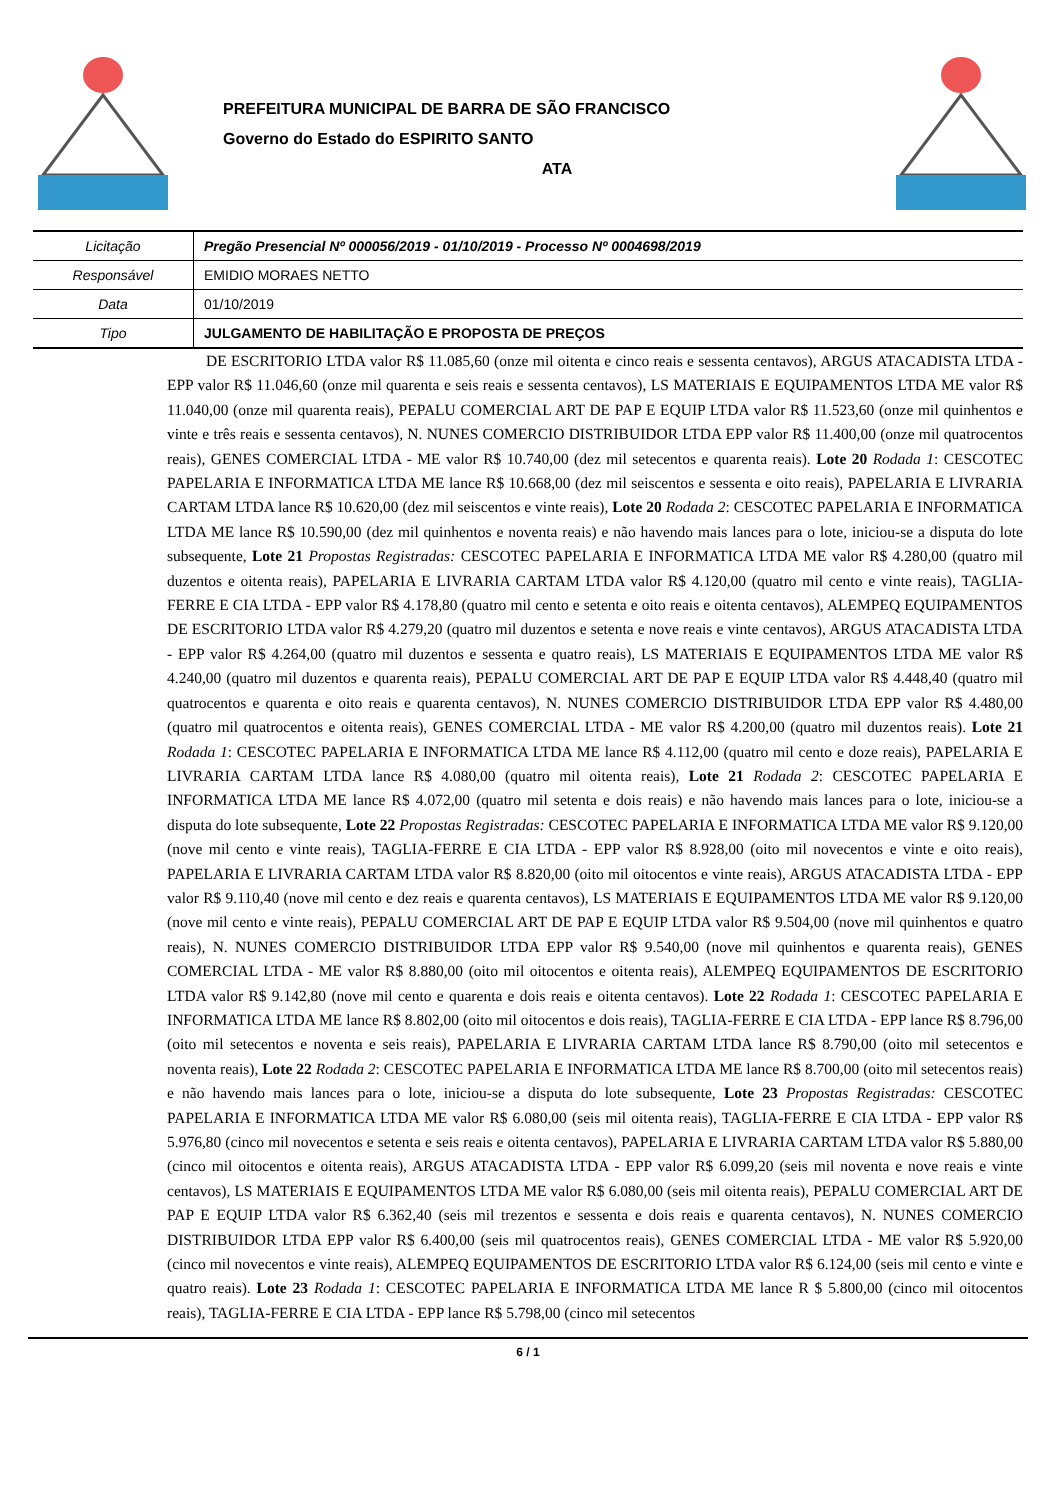PREFEITURA MUNICIPAL DE BARRA DE SÃO FRANCISCO
Governo do Estado do ESPIRITO SANTO
ATA
| Licitação | Pregão Presencial Nº 000056/2019 - 01/10/2019 - Processo Nº 0004698/2019 |
| Responsável | EMIDIO MORAES NETTO |
| Data | 01/10/2019 |
| Tipo | JULGAMENTO DE HABILITAÇÃO E PROPOSTA DE PREÇOS |
DE ESCRITORIO LTDA valor R$ 11.085,60 (onze mil oitenta e cinco reais e sessenta centavos), ARGUS ATACADISTA LTDA - EPP valor R$ 11.046,60 (onze mil quarenta e seis reais e sessenta centavos), LS MATERIAIS E EQUIPAMENTOS LTDA ME valor R$ 11.040,00 (onze mil quarenta reais), PEPALU COMERCIAL ART DE PAP E EQUIP LTDA valor R$ 11.523,60 (onze mil quinhentos e vinte e três reais e sessenta centavos), N. NUNES COMERCIO DISTRIBUIDOR LTDA EPP valor R$ 11.400,00 (onze mil quatrocentos reais), GENES COMERCIAL LTDA - ME valor R$ 10.740,00 (dez mil setecentos e quarenta reais). Lote 20 Rodada 1: CESCOTEC PAPELARIA E INFORMATICA LTDA ME lance R$ 10.668,00 (dez mil seiscentos e sessenta e oito reais), PAPELARIA E LIVRARIA CARTAM LTDA lance R$ 10.620,00 (dez mil seiscentos e vinte reais), Lote 20 Rodada 2: CESCOTEC PAPELARIA E INFORMATICA LTDA ME lance R$ 10.590,00 (dez mil quinhentos e noventa reais) e não havendo mais lances para o lote, iniciou-se a disputa do lote subsequente, Lote 21 Propostas Registradas: CESCOTEC PAPELARIA E INFORMATICA LTDA ME valor R$ 4.280,00 (quatro mil duzentos e oitenta reais), PAPELARIA E LIVRARIA CARTAM LTDA valor R$ 4.120,00 (quatro mil cento e vinte reais), TAGLIA-FERRE E CIA LTDA - EPP valor R$ 4.178,80 (quatro mil cento e setenta e oito reais e oitenta centavos), ALEMPEQ EQUIPAMENTOS DE ESCRITORIO LTDA valor R$ 4.279,20 (quatro mil duzentos e setenta e nove reais e vinte centavos), ARGUS ATACADISTA LTDA - EPP valor R$ 4.264,00 (quatro mil duzentos e sessenta e quatro reais), LS MATERIAIS E EQUIPAMENTOS LTDA ME valor R$ 4.240,00 (quatro mil duzentos e quarenta reais), PEPALU COMERCIAL ART DE PAP E EQUIP LTDA valor R$ 4.448,40 (quatro mil quatrocentos e quarenta e oito reais e quarenta centavos), N. NUNES COMERCIO DISTRIBUIDOR LTDA EPP valor R$ 4.480,00 (quatro mil quatrocentos e oitenta reais), GENES COMERCIAL LTDA - ME valor R$ 4.200,00 (quatro mil duzentos reais). Lote 21 Rodada 1: CESCOTEC PAPELARIA E INFORMATICA LTDA ME lance R$ 4.112,00 (quatro mil cento e doze reais), PAPELARIA E LIVRARIA CARTAM LTDA lance R$ 4.080,00 (quatro mil oitenta reais), Lote 21 Rodada 2: CESCOTEC PAPELARIA E INFORMATICA LTDA ME lance R$ 4.072,00 (quatro mil setenta e dois reais) e não havendo mais lances para o lote, iniciou-se a disputa do lote subsequente, Lote 22 Propostas Registradas: CESCOTEC PAPELARIA E INFORMATICA LTDA ME valor R$ 9.120,00 (nove mil cento e vinte reais), TAGLIA-FERRE E CIA LTDA - EPP valor R$ 8.928,00 (oito mil novecentos e vinte e oito reais), PAPELARIA E LIVRARIA CARTAM LTDA valor R$ 8.820,00 (oito mil oitocentos e vinte reais), ARGUS ATACADISTA LTDA - EPP valor R$ 9.110,40 (nove mil cento e dez reais e quarenta centavos), LS MATERIAIS E EQUIPAMENTOS LTDA ME valor R$ 9.120,00 (nove mil cento e vinte reais), PEPALU COMERCIAL ART DE PAP E EQUIP LTDA valor R$ 9.504,00 (nove mil quinhentos e quatro reais), N. NUNES COMERCIO DISTRIBUIDOR LTDA EPP valor R$ 9.540,00 (nove mil quinhentos e quarenta reais), GENES COMERCIAL LTDA - ME valor R$ 8.880,00 (oito mil oitocentos e oitenta reais), ALEMPEQ EQUIPAMENTOS DE ESCRITORIO LTDA valor R$ 9.142,80 (nove mil cento e quarenta e dois reais e oitenta centavos). Lote 22 Rodada 1: CESCOTEC PAPELARIA E INFORMATICA LTDA ME lance R$ 8.802,00 (oito mil oitocentos e dois reais), TAGLIA-FERRE E CIA LTDA - EPP lance R$ 8.796,00 (oito mil setecentos e noventa e seis reais), PAPELARIA E LIVRARIA CARTAM LTDA lance R$ 8.790,00 (oito mil setecentos e noventa reais), Lote 22 Rodada 2: CESCOTEC PAPELARIA E INFORMATICA LTDA ME lance R$ 8.700,00 (oito mil setecentos reais) e não havendo mais lances para o lote, iniciou-se a disputa do lote subsequente, Lote 23 Propostas Registradas: CESCOTEC PAPELARIA E INFORMATICA LTDA ME valor R$ 6.080,00 (seis mil oitenta reais), TAGLIA-FERRE E CIA LTDA - EPP valor R$ 5.976,80 (cinco mil novecentos e setenta e seis reais e oitenta centavos), PAPELARIA E LIVRARIA CARTAM LTDA valor R$ 5.880,00 (cinco mil oitocentos e oitenta reais), ARGUS ATACADISTA LTDA - EPP valor R$ 6.099,20 (seis mil noventa e nove reais e vinte centavos), LS MATERIAIS E EQUIPAMENTOS LTDA ME valor R$ 6.080,00 (seis mil oitenta reais), PEPALU COMERCIAL ART DE PAP E EQUIP LTDA valor R$ 6.362,40 (seis mil trezentos e sessenta e dois reais e quarenta centavos), N. NUNES COMERCIO DISTRIBUIDOR LTDA EPP valor R$ 6.400,00 (seis mil quatrocentos reais), GENES COMERCIAL LTDA - ME valor R$ 5.920,00 (cinco mil novecentos e vinte reais), ALEMPEQ EQUIPAMENTOS DE ESCRITORIO LTDA valor R$ 6.124,00 (seis mil cento e vinte e quatro reais). Lote 23 Rodada 1: CESCOTEC PAPELARIA E INFORMATICA LTDA ME lance R $ 5.800,00 (cinco mil oitocentos reais), TAGLIA-FERRE E CIA LTDA - EPP lance R$ 5.798,00 (cinco mil setecentos
6 / 1